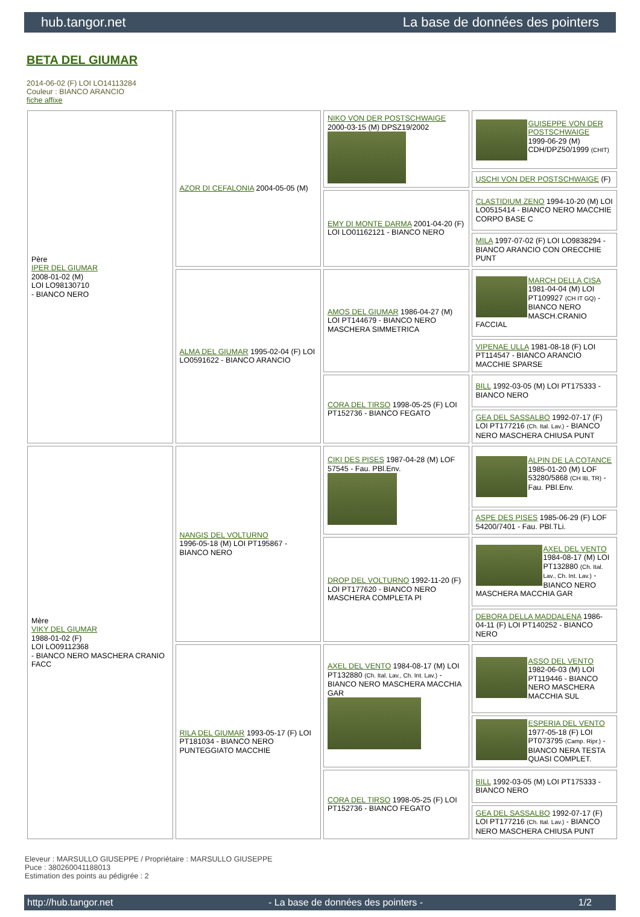hub.tangor.net La base de données des pointers
BETA DEL GIUMAR
2014-06-02 (F) LOI LO14113284
Couleur : BIANCO ARANCIO
fiche affixe
| Père IPER DEL GIUMAR 2008-01-02 (M) LOI LO98130710 - BIANCO NERO | AZOR DI CEFALONIA 2004-05-05 (M) | NIKO VON DER POSTSCHWAIGE 2000-03-15 (M) DPSZ19/2002 | GUISEPPE VON DER POSTSCHWAIGE 1999-06-29 (M) CDH/DPZ50/1999 (CHIT) |
| | | | USCHI VON DER POSTSCHWAIGE (F) |
| | | EMY DI MONTE DARMA 2001-04-20 (F) LOI LO01162121 - BIANCO NERO | CLASTIDIUM ZENO 1994-10-20 (M) LOI LO0515414 - BIANCO NERO MACCHIE CORPO BASE C |
| | | | MILA 1997-07-02 (F) LOI LO9838294 - BIANCO ARANCIO CON ORECCHIE PUNT |
| | ALMA DEL GIUMAR 1995-02-04 (F) LOI LO0591622 - BIANCO ARANCIO | AMOS DEL GIUMAR 1986-04-27 (M) LOI PT144679 - BIANCO NERO MASCHERA SIMMETRICA | MARCH DELLA CISA 1981-04-04 (M) LOI PT109927 (CH IT GQ) - BIANCO NERO MASCH.CRANIO FACCIAL |
| | | | VIPENAE ULLA 1981-08-18 (F) LOI PT114547 - BIANCO ARANCIO MACCHIE SPARSE |
| | | CORA DEL TIRSO 1998-05-25 (F) LOI PT152736 - BIANCO FEGATO | BILL 1992-03-05 (M) LOI PT175333 - BIANCO NERO |
| | | | GEA DEL SASSALBO 1992-07-17 (F) LOI PT177216 (Ch. Ital. Lav.) - BIANCO NERO MASCHERA CHIUSA PUNT |
| Mère VIKY DEL GIUMAR 1988-01-02 (F) LOI LO09112368 - BIANCO NERO MASCHERA CRANIO FACC | NANGIS DEL VOLTURNO 1996-05-18 (M) LOI PT195867 - BIANCO NERO | CIKI DES PISES 1987-04-28 (M) LOF 57545 - Fau. PBl.Env. | ALPIN DE LA COTANCE 1985-01-20 (M) LOF 53280/5868 (CH IB, TR) - Fau. PBl.Env. |
| | | | ASPE DES PISES 1985-06-29 (F) LOF 54200/7401 - Fau. PBl.TLi. |
| | | DROP DEL VOLTURNO 1992-11-20 (F) LOI PT177620 - BIANCO NERO MASCHERA COMPLETA PI | AXEL DEL VENTO 1984-08-17 (M) LOI PT132880 (Ch. Ital. Lav., Ch. Int. Lav.) - BIANCO NERO MASCHERA MACCHIA GAR |
| | | | DEBORA DELLA MADDALENA 1986-04-11 (F) LOI PT140252 - BIANCO NERO |
| | RILA DEL GIUMAR 1993-05-17 (F) LOI PT181034 - BIANCO NERO PUNTEGGIATO MACCHIE | AXEL DEL VENTO 1984-08-17 (M) LOI PT132880 (Ch. Ital. Lav., Ch. Int. Lav.) - BIANCO NERO MASCHERA MACCHIA GAR | ASSO DEL VENTO 1982-06-03 (M) LOI PT119446 - BIANCO NERO MASCHERA MACCHIA SUL |
| | | | ESPERIA DEL VENTO 1977-05-18 (F) LOI PT073795 (Camp. Ripr.) - BIANCO NERA TESTA QUASI COMPLET. |
| | | CORA DEL TIRSO 1998-05-25 (F) LOI PT152736 - BIANCO FEGATO | BILL 1992-03-05 (M) LOI PT175333 - BIANCO NERO |
| | | | GEA DEL SASSALBO 1992-07-17 (F) LOI PT177216 (Ch. Ital. Lav.) - BIANCO NERO MASCHERA CHIUSA PUNT |
Eleveur : MARSULLO GIUSEPPE / Propriétaire : MARSULLO GIUSEPPE
Puce : 380260041188013
Estimation des points au pédigrée : 2
http://hub.tangor.net - La base de données des pointers - 1/2